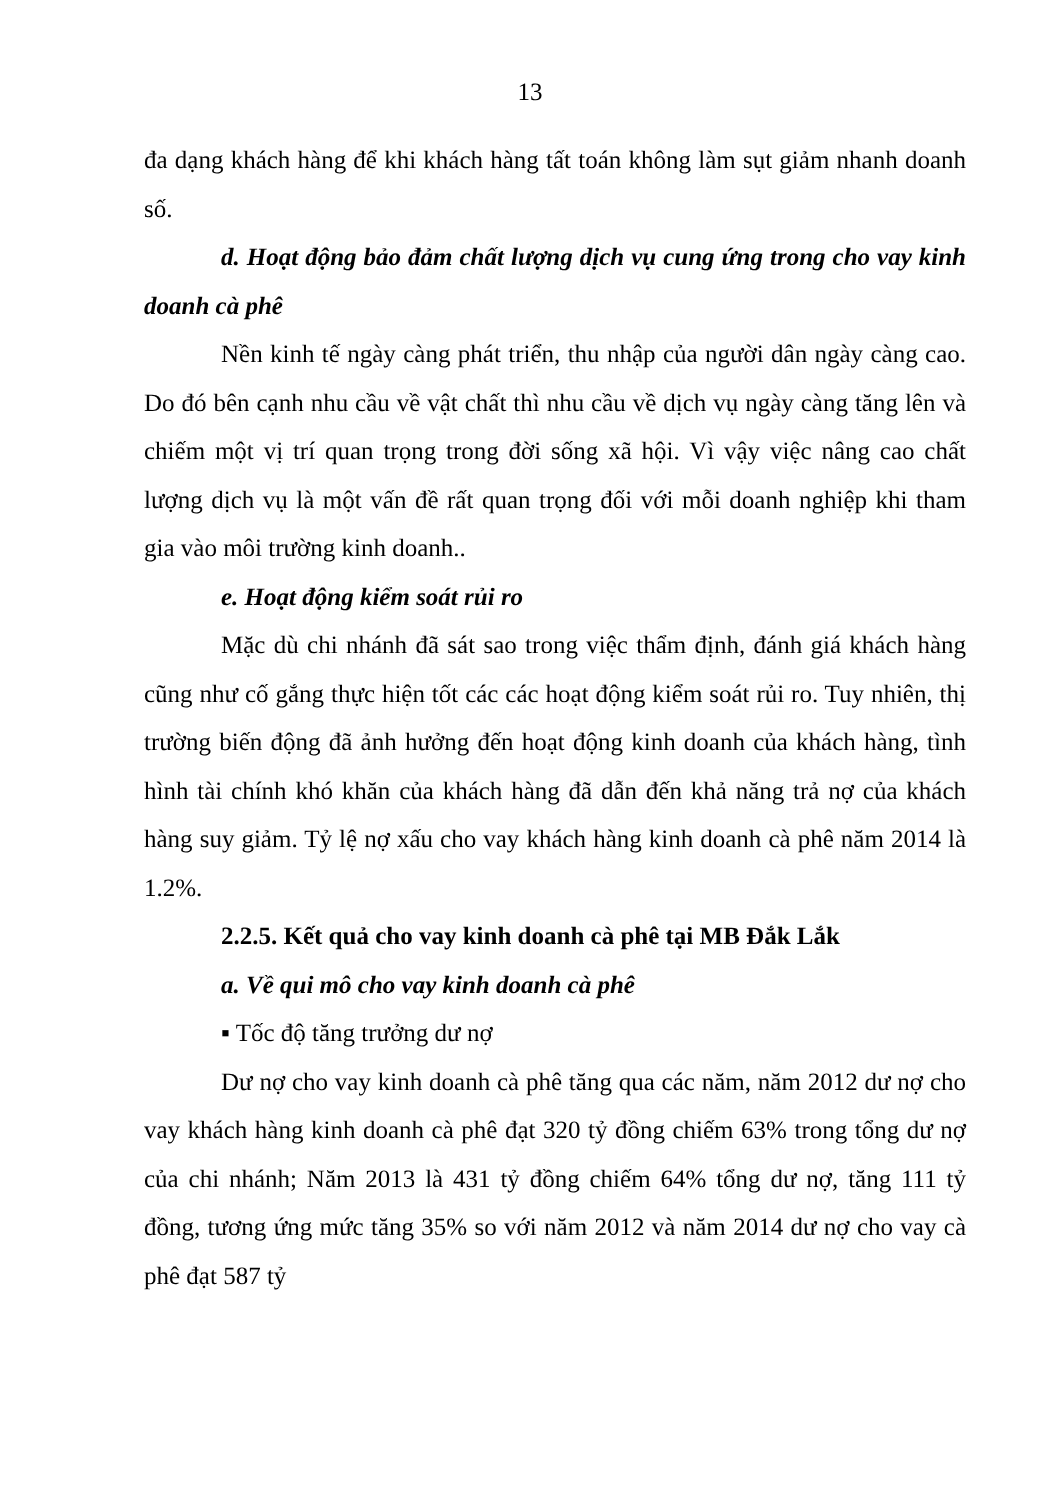13
đa dạng khách hàng để khi khách hàng tất toán không làm sụt giảm nhanh doanh số.
d. Hoạt động bảo đảm chất lượng dịch vụ cung ứng trong cho vay kinh doanh cà phê
Nền kinh tế ngày càng phát triển, thu nhập của người dân ngày càng cao. Do đó bên cạnh nhu cầu về vật chất thì nhu cầu về dịch vụ ngày càng tăng lên và chiếm một vị trí quan trọng trong đời sống xã hội. Vì vậy việc nâng cao chất lượng dịch vụ là một vấn đề rất quan trọng đối với mỗi doanh nghiệp khi tham gia vào môi trường kinh doanh..
e. Hoạt động kiểm soát rủi ro
Mặc dù chi nhánh đã sát sao trong việc thẩm định, đánh giá khách hàng cũng như cố gắng thực hiện tốt các các hoạt động kiểm soát rủi ro. Tuy nhiên, thị trường biến động đã ảnh hưởng đến hoạt động kinh doanh của khách hàng, tình hình tài chính khó khăn của khách hàng đã dẫn đến khả năng trả nợ của khách hàng suy giảm. Tỷ lệ nợ xấu cho vay khách hàng kinh doanh cà phê năm 2014 là 1.2%.
2.2.5. Kết quả cho vay kinh doanh cà phê tại MB Đắk Lắk
a. Về qui mô cho vay kinh doanh cà phê
▪ Tốc độ tăng trưởng dư nợ
Dư nợ cho vay kinh doanh cà phê tăng qua các năm, năm 2012 dư nợ cho vay khách hàng kinh doanh cà phê đạt 320 tỷ đồng chiếm 63% trong tổng dư nợ của chi nhánh; Năm 2013 là 431 tỷ đồng chiếm 64% tổng dư nợ, tăng 111 tỷ đồng, tương ứng mức tăng 35% so với năm 2012 và năm 2014 dư nợ cho vay cà phê đạt 587 tỷ